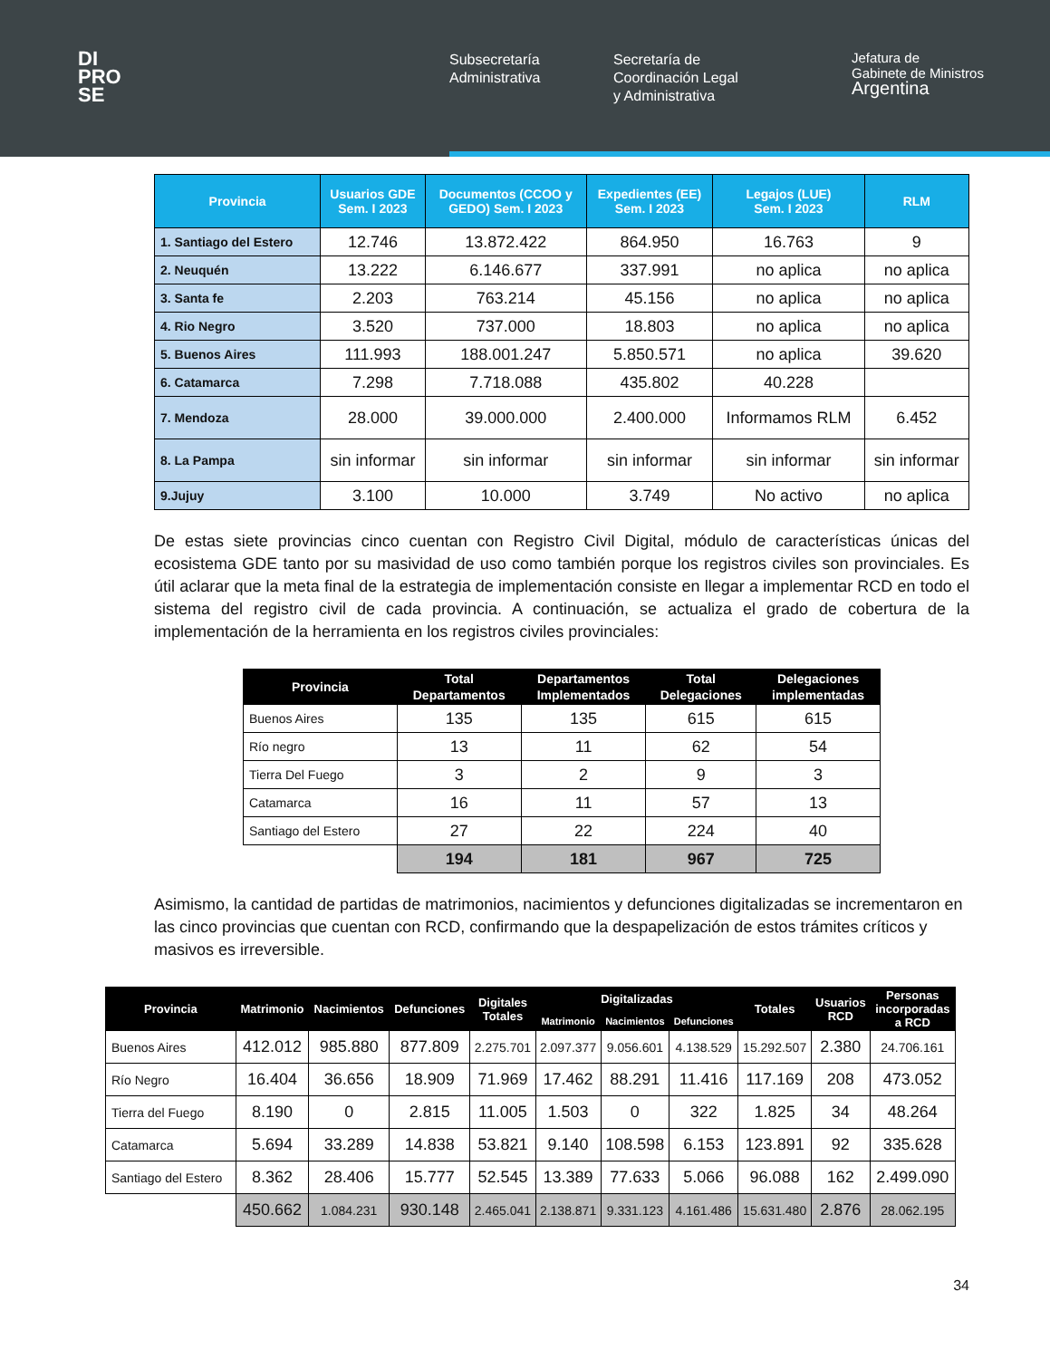DI
PRO
SE
Subsecretaría
Administrativa
Secretaría de
Coordinación Legal
y Administrativa
Jefatura de
Gabinete de Ministros
Argentina
| Provincia | Usuarios GDE Sem. I 2023 | Documentos (CCOO y GEDO) Sem. I 2023 | Expedientes (EE) Sem. I 2023 | Legajos (LUE) Sem. I 2023 | RLM |
| --- | --- | --- | --- | --- | --- |
| 1. Santiago del Estero | 12.746 | 13.872.422 | 864.950 | 16.763 | 9 |
| 2. Neuquén | 13.222 | 6.146.677 | 337.991 | no aplica | no aplica |
| 3. Santa fe | 2.203 | 763.214 | 45.156 | no aplica | no aplica |
| 4. Rio Negro | 3.520 | 737.000 | 18.803 | no aplica | no aplica |
| 5. Buenos Aires | 111.993 | 188.001.247 | 5.850.571 | no aplica | 39.620 |
| 6. Catamarca | 7.298 | 7.718.088 | 435.802 | 40.228 | |
| 7. Mendoza | 28.000 | 39.000.000 | 2.400.000 | Informamos RLM | 6.452 |
| 8. La Pampa | sin informar | sin informar | sin informar | sin informar | sin informar |
| 9.Jujuy | 3.100 | 10.000 | 3.749 | No activo | no aplica |
De estas siete provincias cinco cuentan con Registro Civil Digital, módulo de características únicas del ecosistema GDE tanto por su masividad de uso como también porque los registros civiles son provinciales. Es útil aclarar que la meta final de la estrategia de implementación consiste en llegar a implementar RCD en todo el sistema del registro civil de cada provincia. A continuación, se actualiza el grado de cobertura de la implementación de la herramienta en los registros civiles provinciales:
| Provincia | Total Departamentos | Departamentos Implementados | Total Delegaciones | Delegaciones implementadas |
| --- | --- | --- | --- | --- |
| Buenos Aires | 135 | 135 | 615 | 615 |
| Río negro | 13 | 11 | 62 | 54 |
| Tierra Del Fuego | 3 | 2 | 9 | 3 |
| Catamarca | 16 | 11 | 57 | 13 |
| Santiago del Estero | 27 | 22 | 224 | 40 |
| | 194 | 181 | 967 | 725 |
Asimismo, la cantidad de partidas de matrimonios, nacimientos y defunciones digitalizadas se incrementaron en las cinco provincias que cuentan con RCD, confirmando que la despapelización de estos trámites críticos y masivos es irreversible.
| Provincia | Matrimonio | Nacimientos | Defunciones | Digitales Totales | Digitalizadas | | | Totales | Usuarios RCD | Personas incorporadas a RCD |
| --- | --- | --- | --- | --- | --- | --- | --- | --- | --- | --- |
| | | | | | Matrimonio | Nacimientos | Defunciones | | | |
| Buenos Aires | 412.012 | 985.880 | 877.809 | 2.275.701 | 2.097.377 | 9.056.601 | 4.138.529 | 15.292.507 | 2.380 | 24.706.161 |
| Río Negro | 16.404 | 36.656 | 18.909 | 71.969 | 17.462 | 88.291 | 11.416 | 117.169 | 208 | 473.052 |
| Tierra del Fuego | 8.190 | 0 | 2.815 | 11.005 | 1.503 | 0 | 322 | 1.825 | 34 | 48.264 |
| Catamarca | 5.694 | 33.289 | 14.838 | 53.821 | 9.140 | 108.598 | 6.153 | 123.891 | 92 | 335.628 |
| Santiago del Estero | 8.362 | 28.406 | 15.777 | 52.545 | 13.389 | 77.633 | 5.066 | 96.088 | 162 | 2.499.090 |
| | 450.662 | 1.084.231 | 930.148 | 2.465.041 | 2.138.871 | 9.331.123 | 4.161.486 | 15.631.480 | 2.876 | 28.062.195 |
34